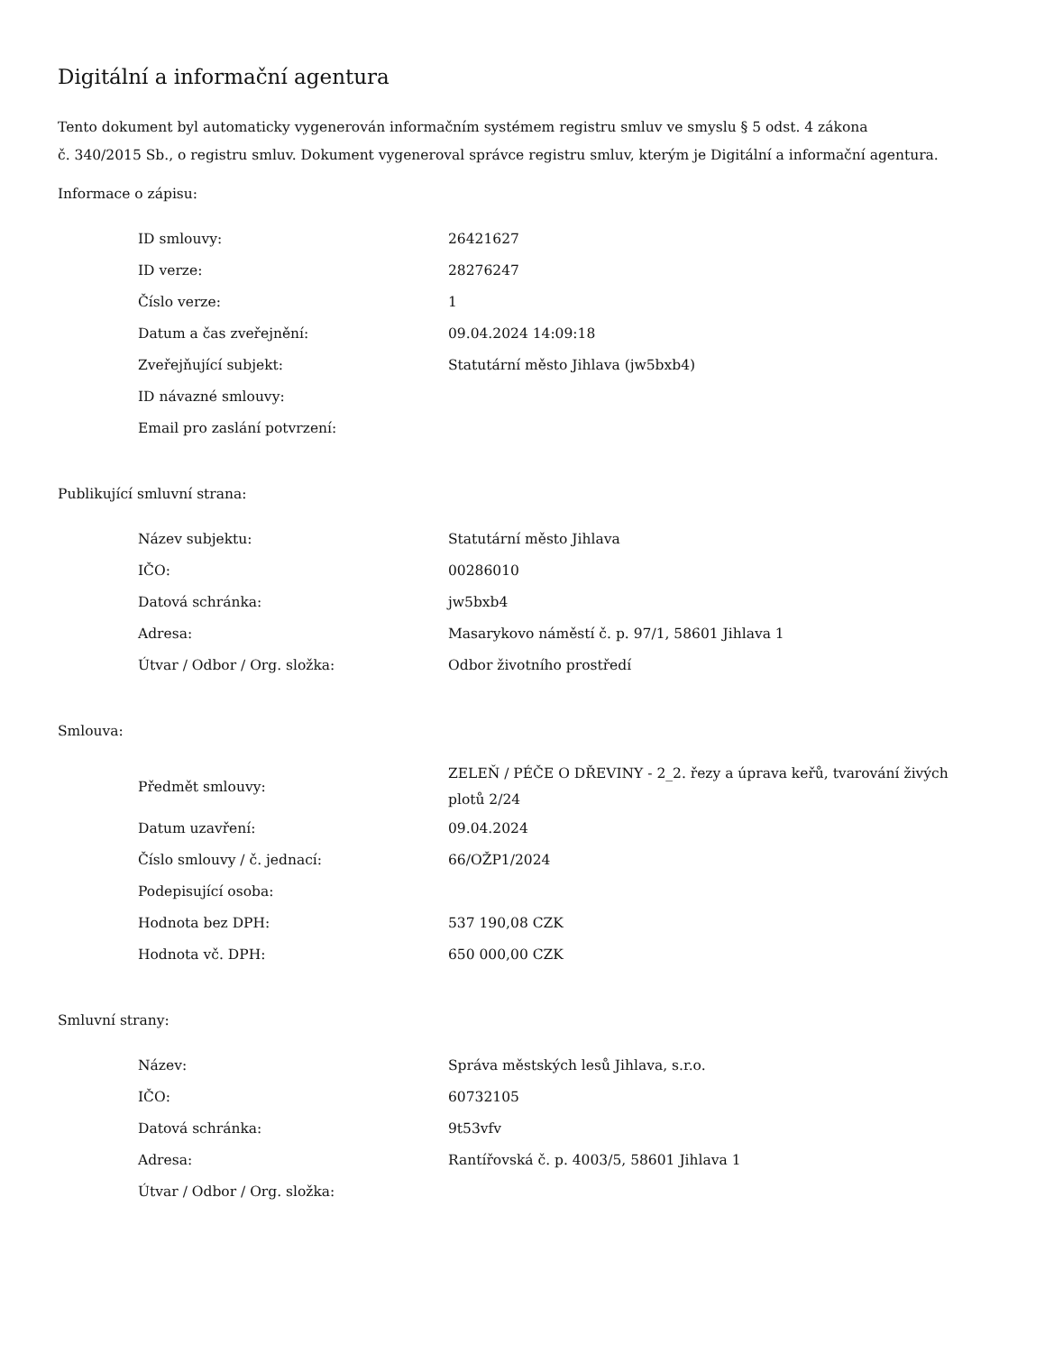Digitální a informační agentura
Tento dokument byl automaticky vygenerován informačním systémem registru smluv ve smyslu § 5 odst. 4 zákona
č. 340/2015 Sb., o registru smluv. Dokument vygeneroval správce registru smluv, kterým je Digitální a informační agentura.
Informace o zápisu:
| ID smlouvy: | 26421627 |
| ID verze: | 28276247 |
| Číslo verze: | 1 |
| Datum a čas zveřejnění: | 09.04.2024 14:09:18 |
| Zveřejňující subjekt: | Statutární město Jihlava (jw5bxb4) |
| ID návazné smlouvy: | |
| Email pro zaslání potvrzení: | |
Publikující smluvní strana:
| Název subjektu: | Statutární město Jihlava |
| IČO: | 00286010 |
| Datová schránka: | jw5bxb4 |
| Adresa: | Masarykovo náměstí č. p. 97/1, 58601 Jihlava 1 |
| Útvar / Odbor / Org. složka: | Odbor životního prostředí |
Smlouva:
| Předmět smlouvy: | ZELEŇ / PÉČE O DŘEVINY - 2_2. řezy a úprava keřů, tvarování živých plotů 2/24 |
| Datum uzavření: | 09.04.2024 |
| Číslo smlouvy / č. jednací: | 66/OŽP1/2024 |
| Podepisující osoba: | |
| Hodnota bez DPH: | 537 190,08 CZK |
| Hodnota vč. DPH: | 650 000,00 CZK |
Smluvní strany:
| Název: | Správa městských lesů Jihlava, s.r.o. |
| IČO: | 60732105 |
| Datová schránka: | 9t53vfv |
| Adresa: | Rantířovská č. p. 4003/5, 58601 Jihlava 1 |
| Útvar / Odbor / Org. složka: | |